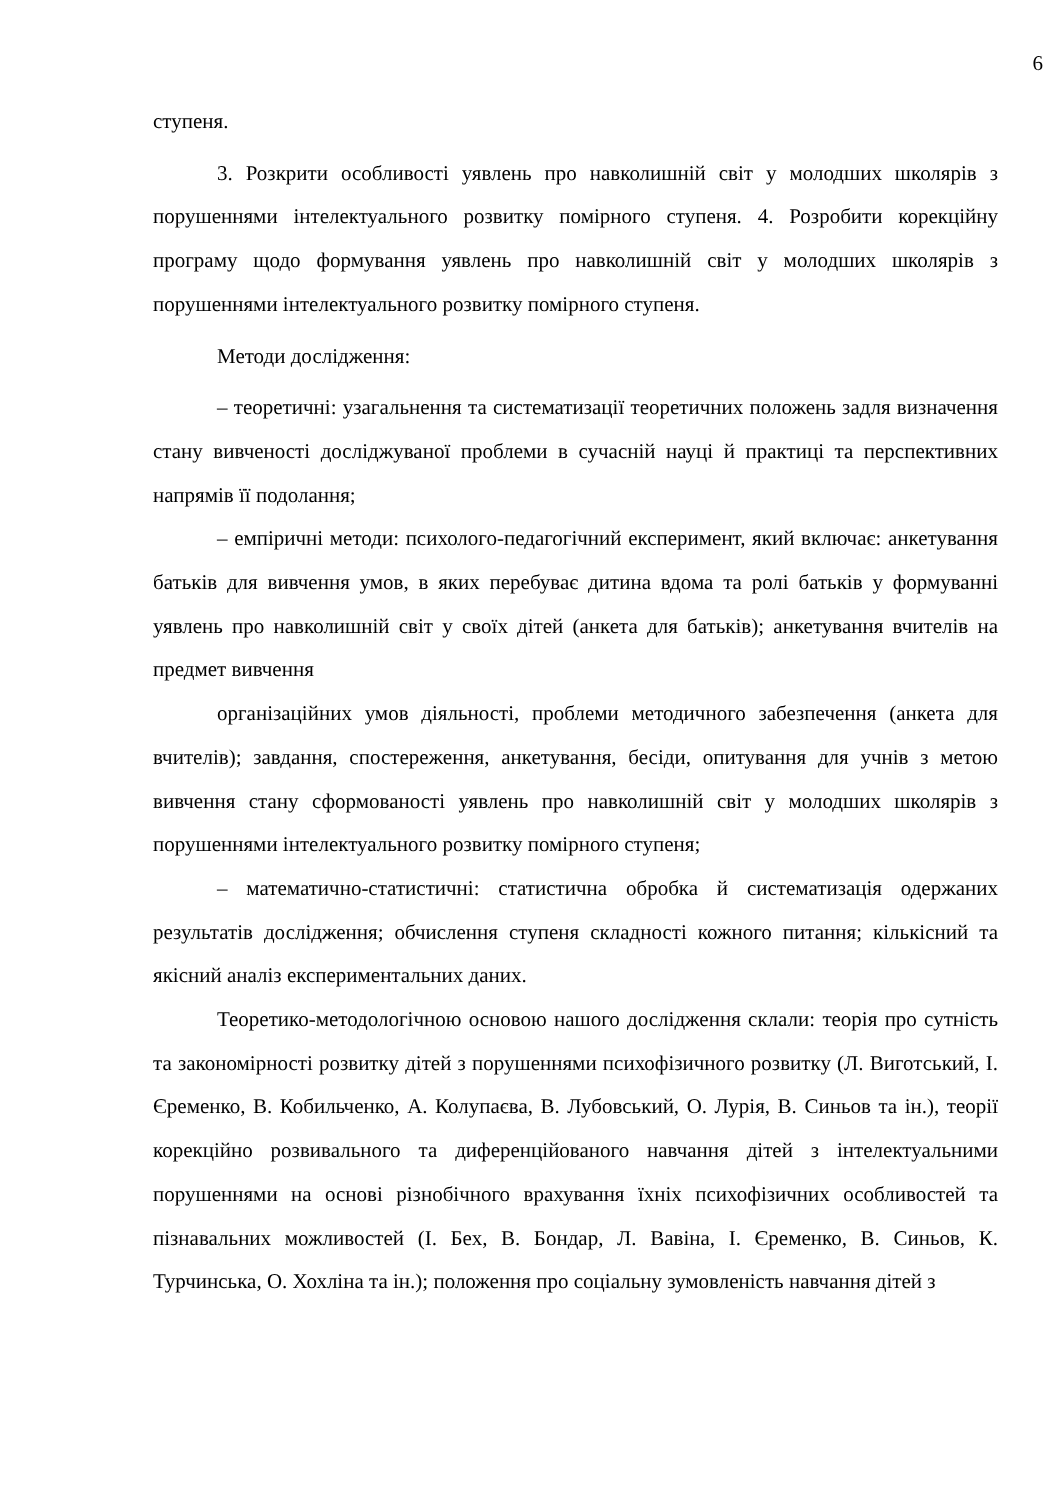6
ступеня.
3. Розкрити особливості уявлень про навколишній світ у молодших школярів з порушеннями інтелектуального розвитку помірного ступеня. 4. Розробити корекційну програму щодо формування уявлень про навколишній світ у молодших школярів з порушеннями інтелектуального розвитку помірного ступеня.
Методи дослідження:
– теоретичні: узагальнення та систематизації теоретичних положень задля визначення стану вивченості досліджуваної проблеми в сучасній науці й практиці та перспективних напрямів її подолання;
– емпіричні методи: психолого-педагогічний експеримент, який включає: анкетування батьків для вивчення умов, в яких перебуває дитина вдома та ролі батьків у формуванні уявлень про навколишній світ у своїх дітей (анкета для батьків); анкетування вчителів на предмет вивчення
організаційних умов діяльності, проблеми методичного забезпечення (анкета для вчителів); завдання, спостереження, анкетування, бесіди, опитування для учнів з метою вивчення стану сформованості уявлень про навколишній світ у молодших школярів з порушеннями інтелектуального розвитку помірного ступеня;
– математично-статистичні: статистична обробка й систематизація одержаних результатів дослідження; обчислення ступеня складності кожного питання; кількісний та якісний аналіз експериментальних даних.
Теоретико-методологічною основою нашого дослідження склали: теорія про сутність та закономірності розвитку дітей з порушеннями психофізичного розвитку (Л. Виготський, І. Єременко, В. Кобильченко, А. Колупаєва, В. Лубовський, О. Лурія, В. Синьов та ін.), теорії корекційно розвивального та диференційованого навчання дітей з інтелектуальними порушеннями на основі різнобічного врахування їхніх психофізичних особливостей та пізнавальних можливостей (І. Бех, В. Бондар, Л. Вавіна, І. Єременко, В. Синьов, К. Турчинська, О. Хохліна та ін.); положення про соціальну зумовленість навчання дітей з